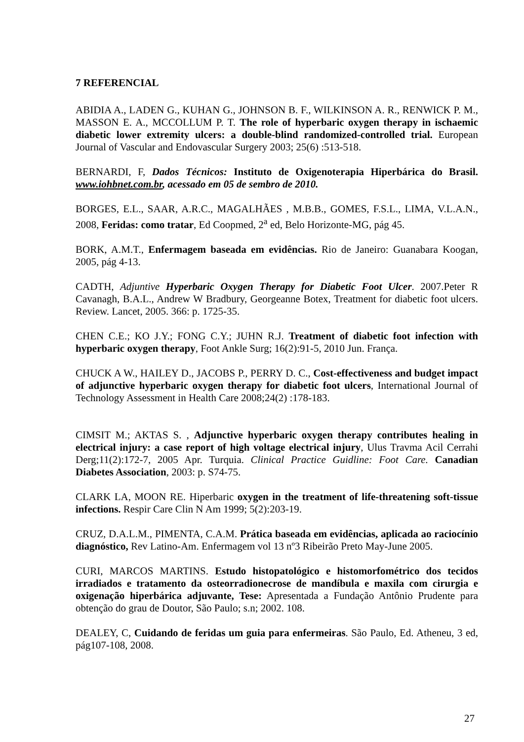7 REFERENCIAL
ABIDIA A., LADEN G., KUHAN G., JOHNSON B. F., WILKINSON A. R., RENWICK P. M., MASSON E. A., MCCOLLUM P. T. The role of hyperbaric oxygen therapy in ischaemic diabetic lower extremity ulcers: a double-blind randomized-controlled trial. European Journal of Vascular and Endovascular Surgery 2003; 25(6) :513-518.
BERNARDI, F, Dados Técnicos: Instituto de Oxigenoterapia Hiperbárica do Brasil. www.iohbnet.com.br, acessado em 05 de sembro de 2010.
BORGES, E.L., SAAR, A.R.C., MAGALHÃES , M.B.B., GOMES, F.S.L., LIMA, V.L.A.N., 2008, Feridas: como tratar, Ed Coopmed, 2<sup>a</sup> ed, Belo Horizonte-MG, pág 45.
BORK, A.M.T., Enfermagem baseada em evidências. Rio de Janeiro: Guanabara Koogan, 2005, pág 4-13.
CADTH, Adjuntive Hyperbaric Oxygen Therapy for Diabetic Foot Ulcer. 2007.Peter R Cavanagh, B.A.L., Andrew W Bradbury, Georgeanne Botex, Treatment for diabetic foot ulcers. Review. Lancet, 2005. 366: p. 1725-35.
CHEN C.E.; KO J.Y.; FONG C.Y.; JUHN R.J. Treatment of diabetic foot infection with hyperbaric oxygen therapy, Foot Ankle Surg; 16(2):91-5, 2010 Jun. França.
CHUCK A W., HAILEY D., JACOBS P., PERRY D. C., Cost-effectiveness and budget impact of adjunctive hyperbaric oxygen therapy for diabetic foot ulcers, International Journal of Technology Assessment in Health Care 2008;24(2) :178-183.
CIMSIT M.; AKTAS S. , Adjunctive hyperbaric oxygen therapy contributes healing in electrical injury: a case report of high voltage electrical injury, Ulus Travma Acil Cerrahi Derg;11(2):172-7, 2005 Apr. Turquia. Clinical Practice Guidline: Foot Care. Canadian Diabetes Association, 2003: p. S74-75.
CLARK LA, MOON RE. Hiperbaric oxygen in the treatment of life-threatening soft-tissue infections. Respir Care Clin N Am 1999; 5(2):203-19.
CRUZ, D.A.L.M., PIMENTA, C.A.M. Prática baseada em evidências, aplicada ao raciocínio diagnóstico, Rev Latino-Am. Enfermagem vol 13 nº3 Ribeirão Preto May-June 2005.
CURI, MARCOS MARTINS. Estudo histopatológico e histomorfométrico dos tecidos irradiados e tratamento da osteorradionecrose de mandíbula e maxila com cirurgia e oxigenação hiperbárica adjuvante, Tese: Apresentada a Fundação Antônio Prudente para obtenção do grau de Doutor, São Paulo; s.n; 2002. 108.
DEALEY, C, Cuidando de feridas um guia para enfermeiras. São Paulo, Ed. Atheneu, 3 ed, pág107-108, 2008.
27